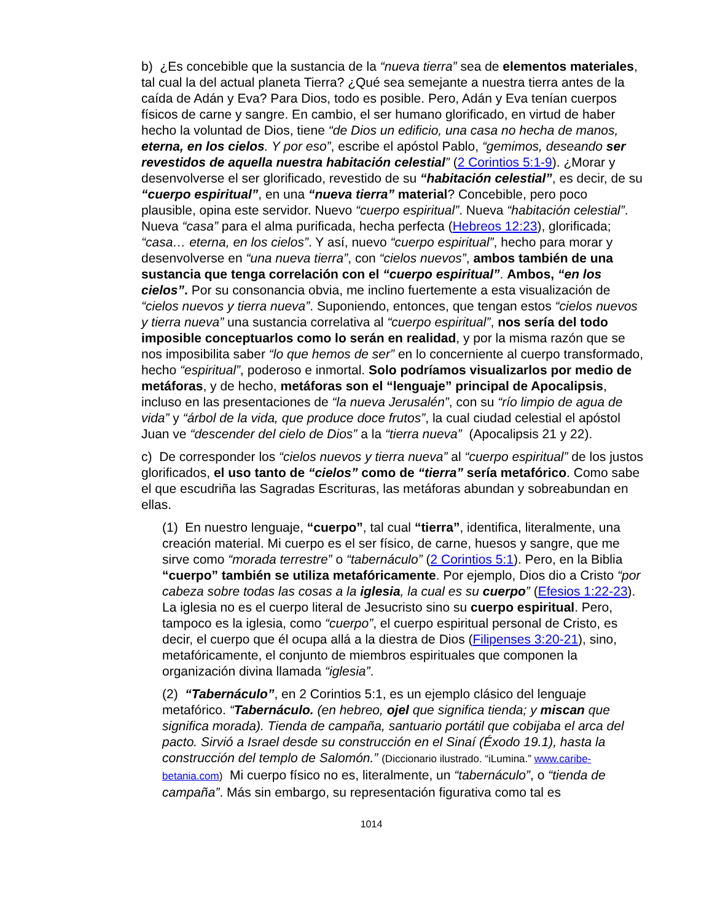b) ¿Es concebible que la sustancia de la “nueva tierra” sea de elementos materiales, tal cual la del actual planeta Tierra? ¿Qué sea semejante a nuestra tierra antes de la caída de Adán y Eva? Para Dios, todo es posible. Pero, Adán y Eva tenían cuerpos físicos de carne y sangre. En cambio, el ser humano glorificado, en virtud de haber hecho la voluntad de Dios, tiene “de Dios un edificio, una casa no hecha de manos, eterna, en los cielos. Y por eso”, escribe el apóstol Pablo, “gemimos, deseando ser revestidos de aquella nuestra habitación celestial” (2 Corintios 5:1-9). ¿Morar y desenvolverse el ser glorificado, revestido de su “habitación celestial”, es decir, de su “cuerpo espiritual”, en una “nueva tierra” material? Concebible, pero poco plausible, opina este servidor. Nuevo “cuerpo espiritual”. Nueva “habitación celestial”. Nueva “casa” para el alma purificada, hecha perfecta (Hebreos 12:23), glorificada; “casa… eterna, en los cielos”. Y así, nuevo “cuerpo espiritual”, hecho para morar y desenvolverse en “una nueva tierra”, con “cielos nuevos”, ambos también de una sustancia que tenga correlación con el “cuerpo espiritual”. Ambos, “en los cielos”. Por su consonancia obvia, me inclino fuertemente a esta visualización de “cielos nuevos y tierra nueva”. Suponiendo, entonces, que tengan estos “cielos nuevos y tierra nueva” una sustancia correlativa al “cuerpo espiritual”, nos sería del todo imposible conceptuarlos como lo serán en realidad, y por la misma razón que se nos imposibilita saber “lo que hemos de ser” en lo concerniente al cuerpo transformado, hecho “espiritual”, poderoso e inmortal. Solo podríamos visualizarlos por medio de metáforas, y de hecho, metáforas son el “lenguaje” principal de Apocalipsis, incluso en las presentaciones de “la nueva Jerusalén”, con su “río limpio de agua de vida” y “árbol de la vida, que produce doce frutos”, la cual ciudad celestial el apóstol Juan ve “descender del cielo de Dios” a la “tierra nueva” (Apocalipsis 21 y 22).
c) De corresponder los “cielos nuevos y tierra nueva” al “cuerpo espiritual” de los justos glorificados, el uso tanto de “cielos” como de “tierra” sería metafórico. Como sabe el que escudriña las Sagradas Escrituras, las metáforas abundan y sobreabundan en ellas.
(1) En nuestro lenguaje, “cuerpo”, tal cual “tierra”, identifica, literalmente, una creación material. Mi cuerpo es el ser físico, de carne, huesos y sangre, que me sirve como “morada terrestre” o “tabernáculo” (2 Corintios 5:1). Pero, en la Biblia “cuerpo” también se utiliza metafóricamente. Por ejemplo, Dios dio a Cristo “por cabeza sobre todas las cosas a la iglesia, la cual es su cuerpo” (Efesios 1:22-23). La iglesia no es el cuerpo literal de Jesucristo sino su cuerpo espiritual. Pero, tampoco es la iglesia, como “cuerpo”, el cuerpo espiritual personal de Cristo, es decir, el cuerpo que él ocupa allá a la diestra de Dios (Filipenses 3:20-21), sino, metafóricamente, el conjunto de miembros espirituales que componen la organización divina llamada “iglesia”.
(2) “Tabernáculo”, en 2 Corintios 5:1, es un ejemplo clásico del lenguaje metafórico. “Tabernáculo. (en hebreo, ojel que significa tienda; y miscan que significa morada). Tienda de campaña, santuario portátil que cobijaba el arca del pacto. Sirvió a Israel desde su construcción en el Sinaí (Éxodo 19.1), hasta la construcción del templo de Salomón.” (Diccionario ilustrado. “iLumina.” www.caribe-betania.com) Mi cuerpo físico no es, literalmente, un “tabernáculo”, o “tienda de campaña”. Más sin embargo, su representación figurativa como tal es
1014